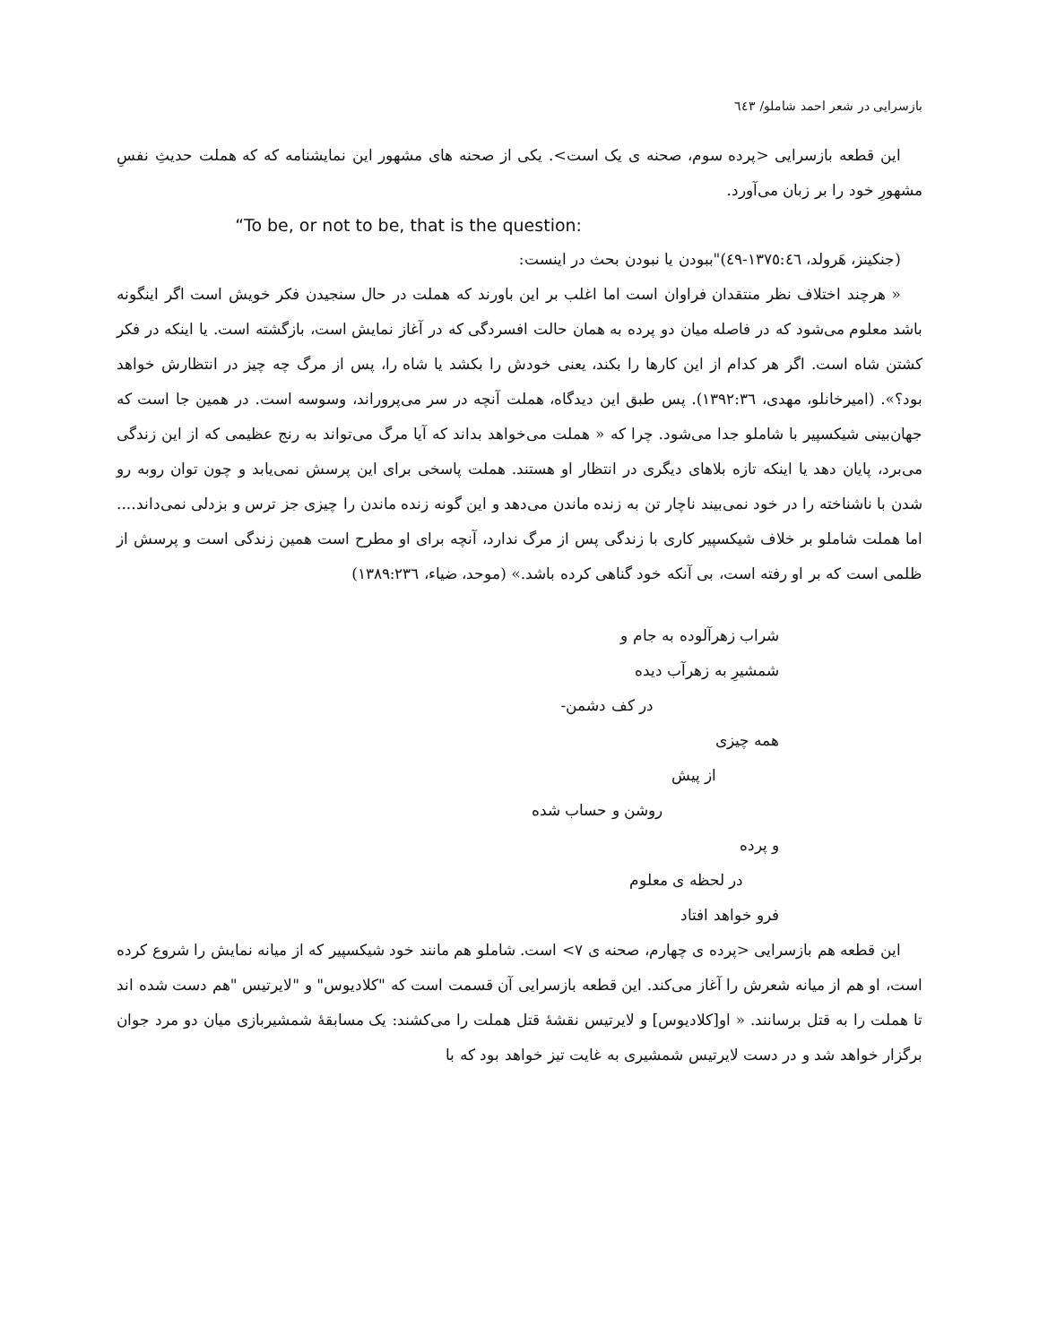بازسرایی در شعر احمد شاملو/ ٦٤٣
این قطعه بازسرایی <پرده سوم، صحنه ی یک است>. یکی از صحنه های مشهور این نمایشنامه که که هملت حدیثِ نفسِ مشهورِ خود را بر زبان می‌آورد.
“To be, or not to be, that is the question:
(جنکینز، هَرولد، ١٣٧٥:٤٦-٤٩)"ببودن یا نبودن بحث در اینست:
« هرچند اختلاف نظر منتقدان فراوان است اما اغلب بر این باورند که هملت در حال سنجیدن فکر خویش است اگر اینگونه باشد معلوم می‌شود که در فاصله میان دو پرده به همان حالت افسردگی که در آغاز نمایش است، بازگشته است. یا اینکه در فکر کشتن شاه است. اگر هر کدام از این کارها را بکند، یعنی خودش را بکشد یا شاه را، پس از مرگ چه چیز در انتظارش خواهد بود؟». (امیرخانلو، مهدی، ١٣٩٢:٣٦). پس طبق این دیدگاه، هملت آنچه در سر می‌پروراند، وسوسه است. در همین جا است که جهان‌بینی شیکسپیر با شاملو جدا می‌شود. چرا که « هملت می‌خواهد بداند که آیا مرگ می‌تواند به رنج عظیمی که از این زندگی می‌برد، پایان دهد یا اینکه تازه بلاهای دیگری در انتظار او هستند. هملت پاسخی برای این پرسش نمی‌یابد و چون توان روبه رو شدن با ناشناخته را در خود نمی‌بیند ناچار تن به زنده ماندن می‌دهد و این گونه زنده ماندن را چیزی جز ترس و بزدلی نمی‌داند.... اما هملت شاملو بر خلاف شیکسپیر کاری با زندگی پس از مرگ ندارد، آنچه برای او مطرح است همین زندگی است و پرسش از ظلمی است که بر او رفته است، بی آنکه خود گناهی کرده باشد.» (موحد، ضیاء، ١٣٨٩:٢٣٦)
شراب زهرآلوده به جام و
شمشیرِ به زهرآب دیده
در کف دشمن-
همه چیزی
از پیش
روشن و حساب شده
و پرده
در لحظه ی معلوم
فرو خواهد افتاد
این قطعه هم بازسرایی <پرده ی چهارم، صحنه ی ٧> است. شاملو هم مانند خود شیکسپیر که از میانه نمایش را شروع کرده است، او هم از میانه شعرش را آغاز می‌کند. این قطعه بازسرایی آن قسمت است که "کلادیوس" و "لایرتیس "هم دست شده اند تا هملت را به قتل برسانند. « او[کلادیوس] و لایرتیس نقشهٔ قتل هملت را می‌کشند: یک مسابقهٔ شمشیربازی میان دو مرد جوان برگزار خواهد شد و در دست لایرتیس شمشیری به غایت تیز خواهد بود که با